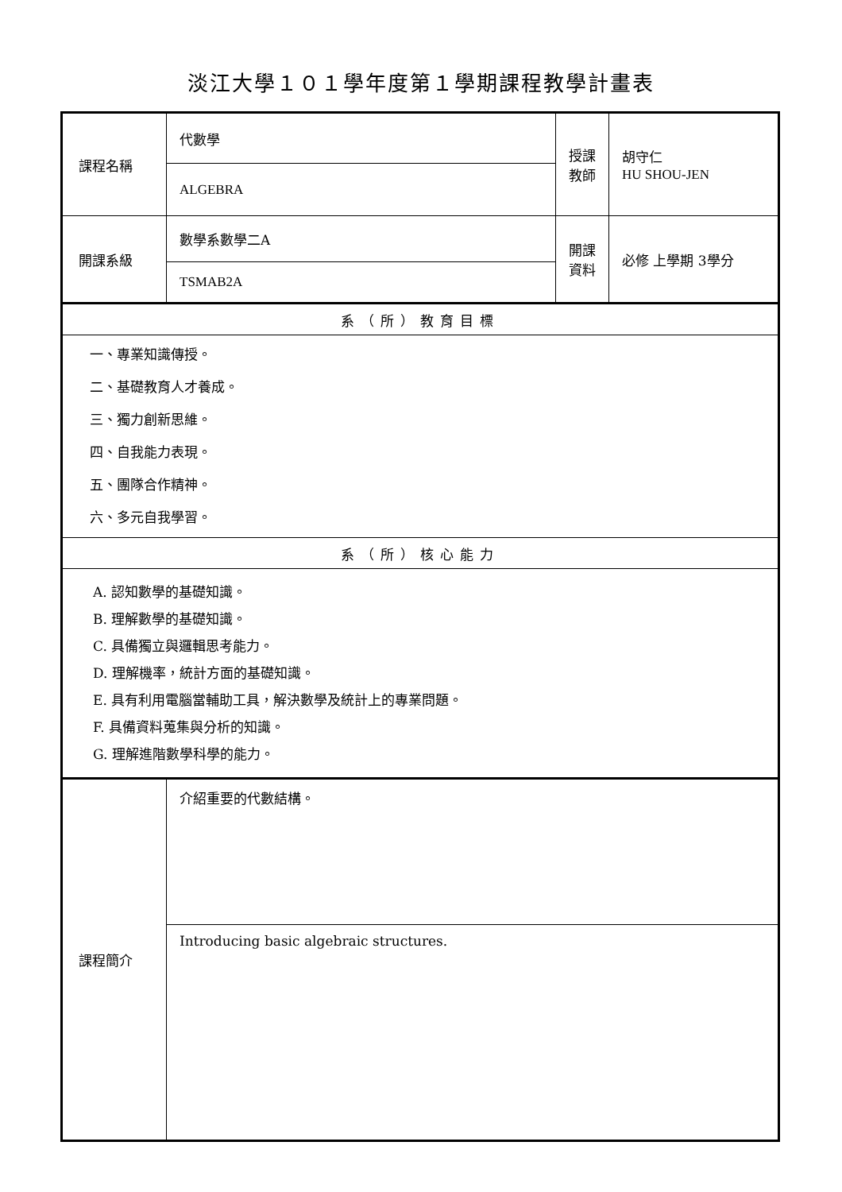淡江大學１０１學年度第１學期課程教學計畫表
| 課程名稱 | 代數學 | 授課 教師 | 胡守仁 HU SHOU-JEN |
| | ALGEBRA | | |
| 開課系級 | 數學系數學二A | 開課 資料 | 必修 上學期 3學分 |
| | TSMAB2A | | |
| 系（所）教育目標 | | | |
| 一、專業知識傳授。 二、基礎教育人才養成。 三、獨力創新思維。 四、自我能力表現。 五、團隊合作精神。 六、多元自我學習。 | | | |
| 系（所）核心能力 | | | |
| A. 認知數學的基礎知識。 B. 理解數學的基礎知識。 C. 具備獨立與邏輯思考能力。 D. 理解機率，統計方面的基礎知識。 E. 具有利用電腦當輔助工具，解決數學及統計上的專業問題。 F. 具備資料蒐集與分析的知識。 G. 理解進階數學科學的能力。 | | | |
| 課程簡介 | 介紹重要的代數結構。 | | |
| | Introducing basic algebraic structures. | | |